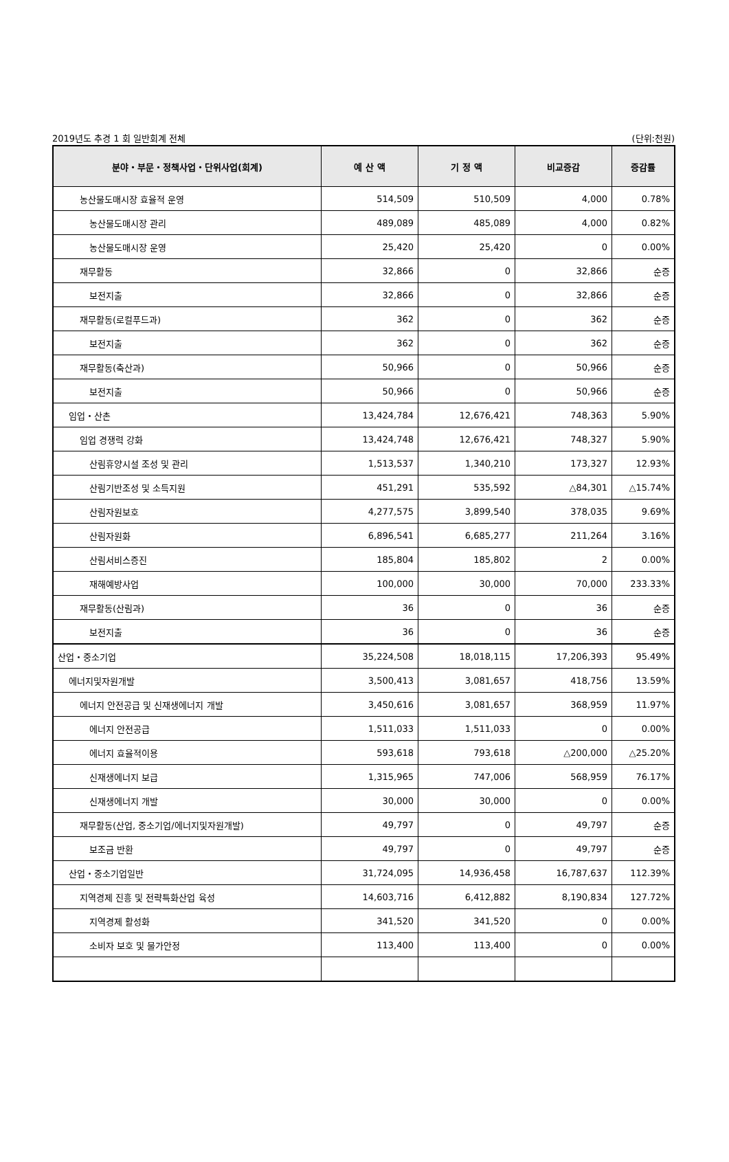2019년도 추경 1 회 일반회계 전체 (단위:천원)
| 분야・부문・정책사업・단위사업(회계) | 예 산 액 | 기 정 액 | 비교증감 | 증감률 |
| --- | --- | --- | --- | --- |
| 농산물도매시장 효율적 운영 | 514,509 | 510,509 | 4,000 | 0.78% |
| 농산물도매시장 관리 | 489,089 | 485,089 | 4,000 | 0.82% |
| 농산물도매시장 운영 | 25,420 | 25,420 | 0 | 0.00% |
| 재무활동 | 32,866 | 0 | 32,866 | 순증 |
| 보전지출 | 32,866 | 0 | 32,866 | 순증 |
| 재무활동(로컬푸드과) | 362 | 0 | 362 | 순증 |
| 보전지출 | 362 | 0 | 362 | 순증 |
| 재무활동(축산과) | 50,966 | 0 | 50,966 | 순증 |
| 보전지출 | 50,966 | 0 | 50,966 | 순증 |
| 임업・산촌 | 13,424,784 | 12,676,421 | 748,363 | 5.90% |
| 임업 경쟁력 강화 | 13,424,748 | 12,676,421 | 748,327 | 5.90% |
| 산림휴양시설 조성 및 관리 | 1,513,537 | 1,340,210 | 173,327 | 12.93% |
| 산림기반조성 및 소득지원 | 451,291 | 535,592 | △84,301 | △15.74% |
| 산림자원보호 | 4,277,575 | 3,899,540 | 378,035 | 9.69% |
| 산림자원화 | 6,896,541 | 6,685,277 | 211,264 | 3.16% |
| 산림서비스증진 | 185,804 | 185,802 | 2 | 0.00% |
| 재해예방사업 | 100,000 | 30,000 | 70,000 | 233.33% |
| 재무활동(산림과) | 36 | 0 | 36 | 순증 |
| 보전지출 | 36 | 0 | 36 | 순증 |
| 산업・중소기업 | 35,224,508 | 18,018,115 | 17,206,393 | 95.49% |
| 에너지및자원개발 | 3,500,413 | 3,081,657 | 418,756 | 13.59% |
| 에너지 안전공급 및 신재생에너지 개발 | 3,450,616 | 3,081,657 | 368,959 | 11.97% |
| 에너지 안전공급 | 1,511,033 | 1,511,033 | 0 | 0.00% |
| 에너지 효율적이용 | 593,618 | 793,618 | △200,000 | △25.20% |
| 신재생에너지 보급 | 1,315,965 | 747,006 | 568,959 | 76.17% |
| 신재생에너지 개발 | 30,000 | 30,000 | 0 | 0.00% |
| 재무활동(산업, 중소기업/에너지및자원개발) | 49,797 | 0 | 49,797 | 순증 |
| 보조금 반환 | 49,797 | 0 | 49,797 | 순증 |
| 산업・중소기업일반 | 31,724,095 | 14,936,458 | 16,787,637 | 112.39% |
| 지역경제 진흥 및 전략특화산업 육성 | 14,603,716 | 6,412,882 | 8,190,834 | 127.72% |
| 지역경제 활성화 | 341,520 | 341,520 | 0 | 0.00% |
| 소비자 보호 및 물가안정 | 113,400 | 113,400 | 0 | 0.00% |